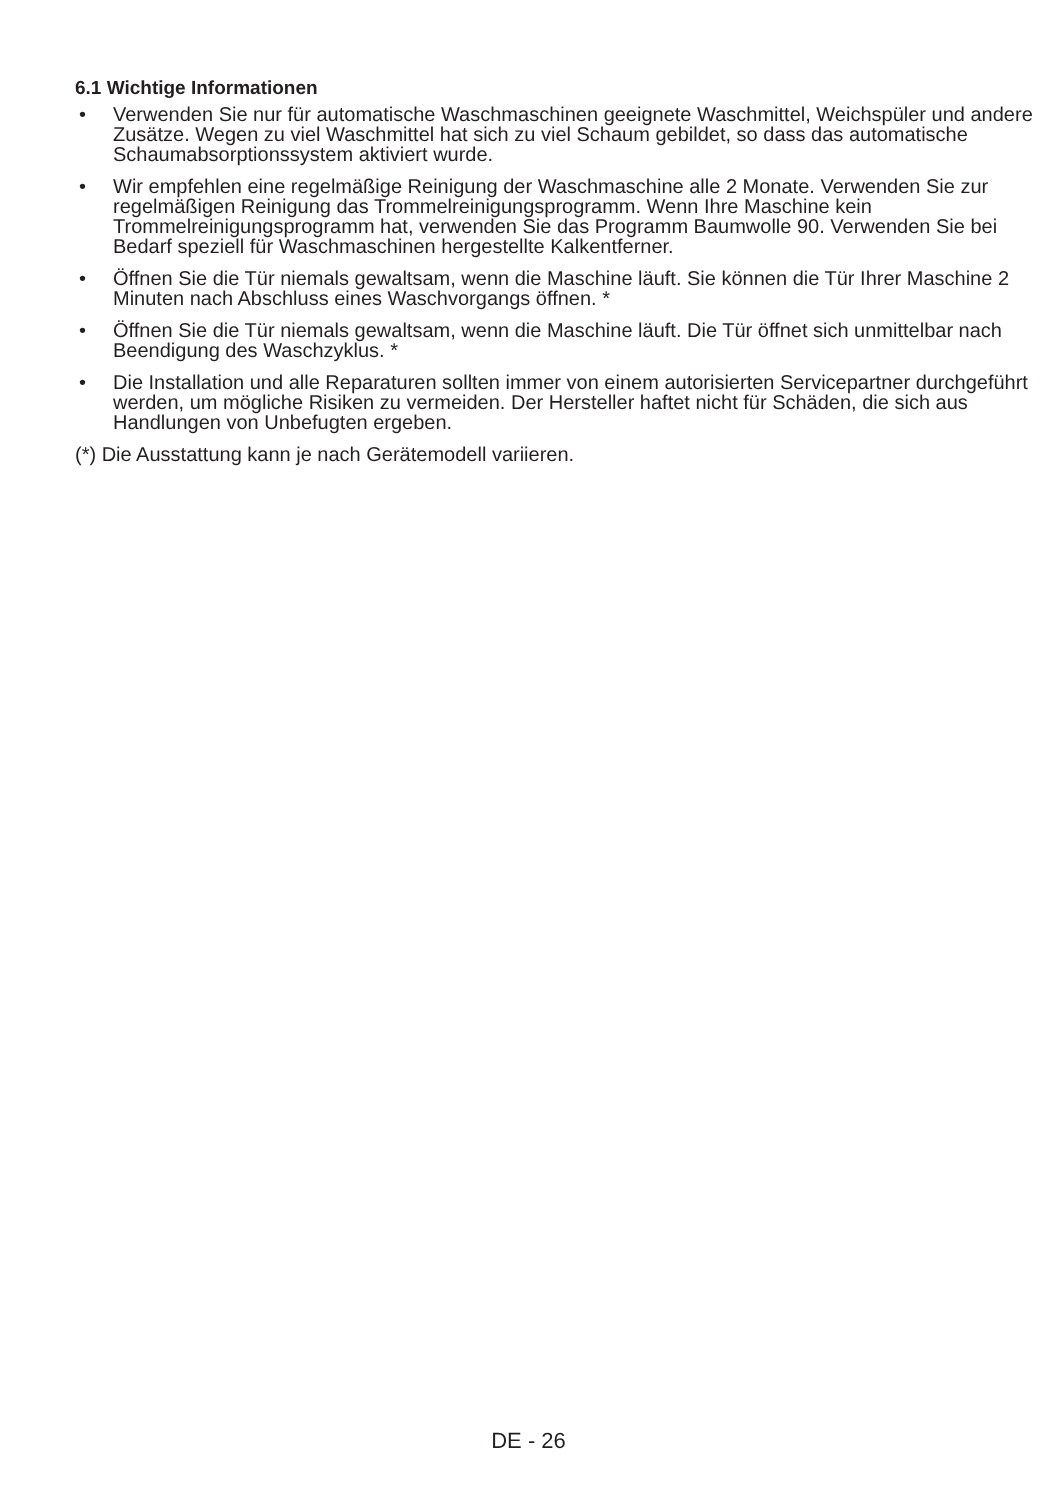6.1 Wichtige Informationen
• Verwenden Sie nur für automatische Waschmaschinen geeignete Waschmittel, Weichspüler und andere Zusätze. Wegen zu viel Waschmittel hat sich zu viel Schaum gebildet, so dass das automatische Schaumabsorptionssystem aktiviert wurde.
• Wir empfehlen eine regelmäßige Reinigung der Waschmaschine alle 2 Monate. Verwenden Sie zur regelmäßigen Reinigung das Trommelreinigungsprogramm. Wenn Ihre Maschine kein Trommelreinigungsprogramm hat, verwenden Sie das Programm Baumwolle 90. Verwenden Sie bei Bedarf speziell für Waschmaschinen hergestellte Kalkentferner.
• Öffnen Sie die Tür niemals gewaltsam, wenn die Maschine läuft. Sie können die Tür Ihrer Maschine 2 Minuten nach Abschluss eines Waschvorgangs öffnen. *
• Öffnen Sie die Tür niemals gewaltsam, wenn die Maschine läuft. Die Tür öffnet sich unmittelbar nach Beendigung des Waschzyklus. *
• Die Installation und alle Reparaturen sollten immer von einem autorisierten Servicepartner durchgeführt werden, um mögliche Risiken zu vermeiden. Der Hersteller haftet nicht für Schäden, die sich aus Handlungen von Unbefugten ergeben.
(*) Die Ausstattung kann je nach Gerätemodell variieren.
DE - 26